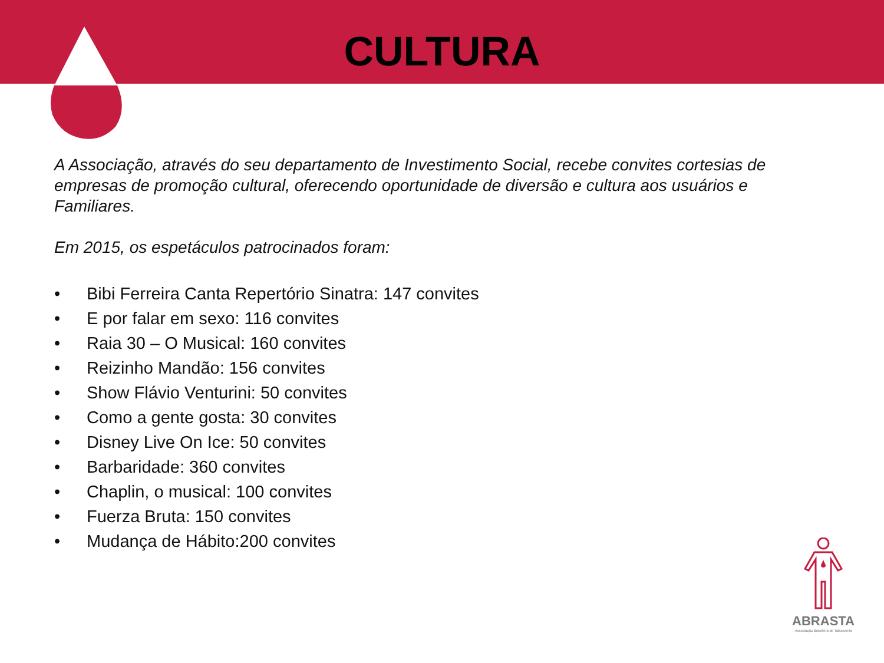CULTURA
A Associação, através do seu departamento de Investimento Social, recebe convites cortesias de empresas de promoção cultural, oferecendo oportunidade de diversão e cultura aos usuários e Familiares.
Em 2015, os espetáculos patrocinados foram:
• Bibi Ferreira Canta Repertório Sinatra: 147 convites
• E por falar em sexo: 116 convites
• Raia 30 – O Musical: 160 convites
• Reizinho Mandão: 156 convites
• Show Flávio Venturini: 50 convites
• Como a gente gosta: 30 convites
• Disney Live On Ice: 50 convites
• Barbaridade: 360 convites
• Chaplin, o musical: 100 convites
• Fuerza Bruta: 150 convites
• Mudança de Hábito:200 convites
ABRASTA
Associação Brasileira de Talassemia